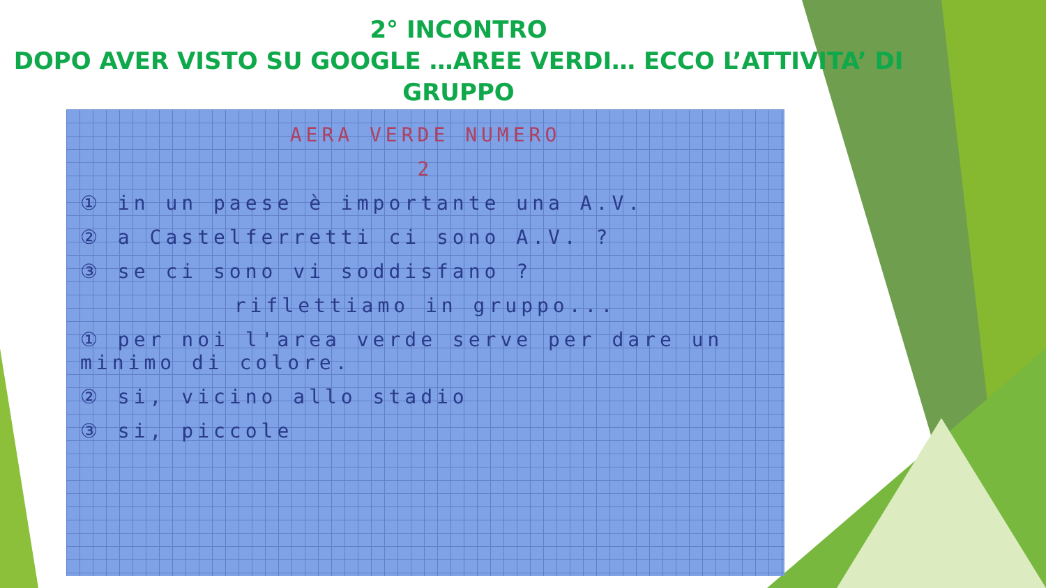2° INCONTRO
DOPO AVER VISTO SU GOOGLE …AREE VERDI… ECCO L’ATTIVITA’ DI GRUPPO
AERA VERDE NUMERO
2
① in un paese è importante una A.V.
② a Castelferretti ci sono A.V. ?
③ se ci sono vi soddisfano ?
riflettiamo in gruppo...
① per noi l'area verde serve per dare un minimo di colore.
② si, vicino allo stadio
③ si, piccole